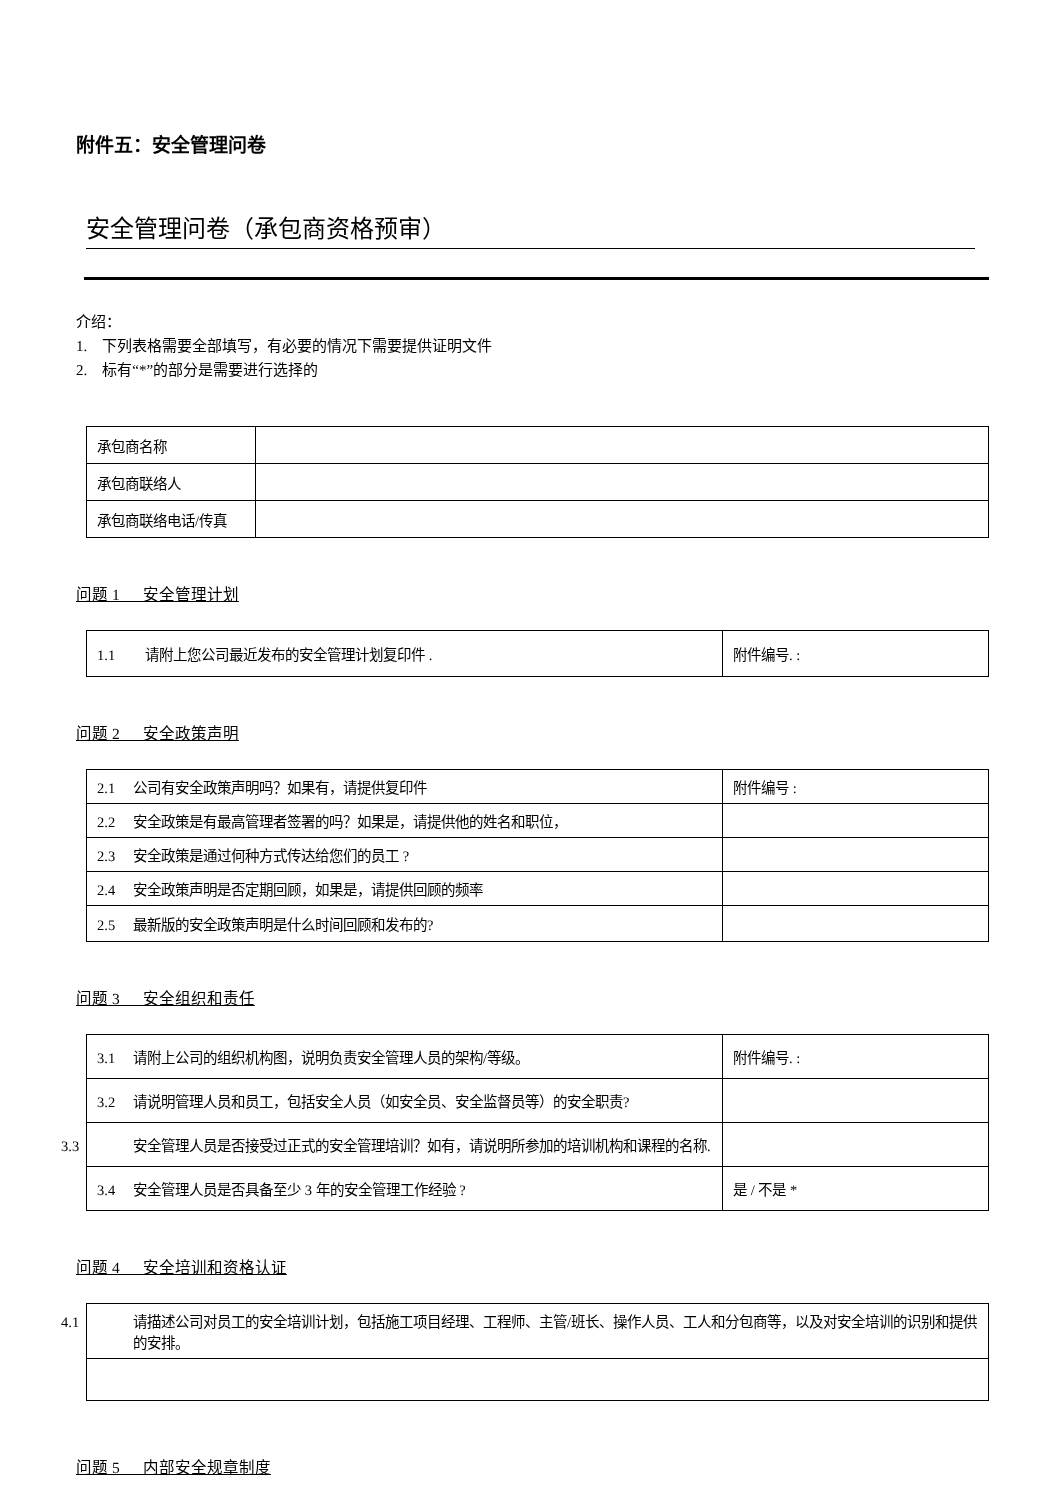附件五：安全管理问卷
安全管理问卷（承包商资格预审）
介绍：
1. 下列表格需要全部填写，有必要的情况下需要提供证明文件
2. 标有“*”的部分是需要进行选择的
| 承包商名称 | |
| 承包商联络人 | |
| 承包商联络电话/传真 | |
问题 1 安全管理计划
| 1.1 请附上您公司最近发布的安全管理计划复印件 . | 附件编号. : |
问题 2 安全政策声明
| 2.1 公司有安全政策声明吗？如果有，请提供复印件 | 附件编号 : |
| 2.2 安全政策是有最高管理者签署的吗？如果是，请提供他的姓名和职位， | |
| 2.3 安全政策是通过何种方式传达给您们的员工 ? | |
| 2.4 安全政策声明是否定期回顾，如果是，请提供回顾的频率 | |
| 2.5 最新版的安全政策声明是什么时间回顾和发布的? | |
问题 3 安全组织和责任
| 3.1 请附上公司的组织机构图，说明负责安全管理人员的架构/等级。 | 附件编号. : |
| 3.2 请说明管理人员和员工，包括安全人员（如安全员、安全监督员等）的安全职责? | |
| 3.3 安全管理人员是否接受过正式的安全管理培训？如有，请说明所参加的培训机构和课程的名称. | |
| 3.4 安全管理人员是否具备至少 3 年的安全管理工作经验 ? | 是 / 不是 * |
问题 4 安全培训和资格认证
| 4.1 请描述公司对员工的安全培训计划，包括施工项目经理、工程师、主管/班长、操作人员、工人和分包商等，以及对安全培训的识别和提供的安排。 |
问题 5 内部安全规章制度